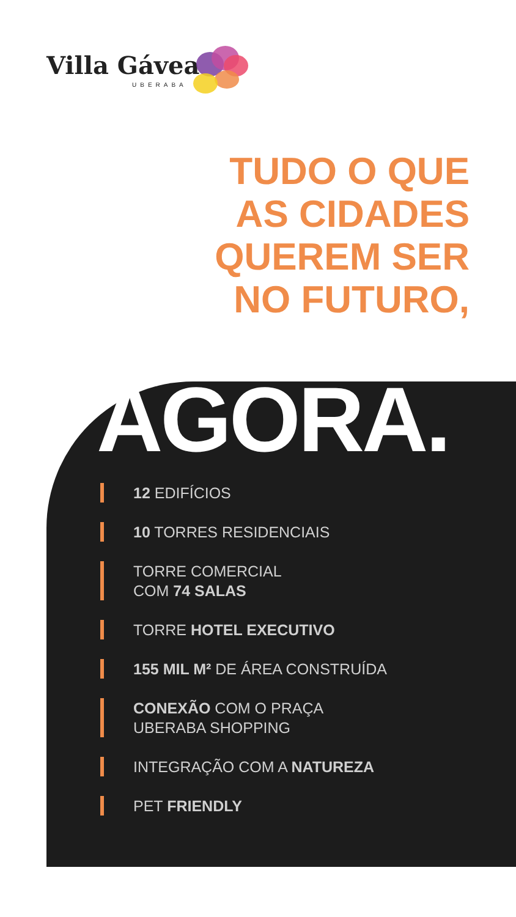Villa Gávea
UBERABA
TUDO O QUE
AS CIDADES
QUEREM SER
NO FUTURO,
AGORA.
12 EDIFÍCIOS
10 TORRES RESIDENCIAIS
TORRE COMERCIAL
COM 74 SALAS
TORRE HOTEL EXECUTIVO
155 MIL M² DE ÁREA CONSTRUÍDA
CONEXÃO COM O PRAÇA
UBERABA SHOPPING
INTEGRAÇÃO COM A NATUREZA
PET FRIENDLY